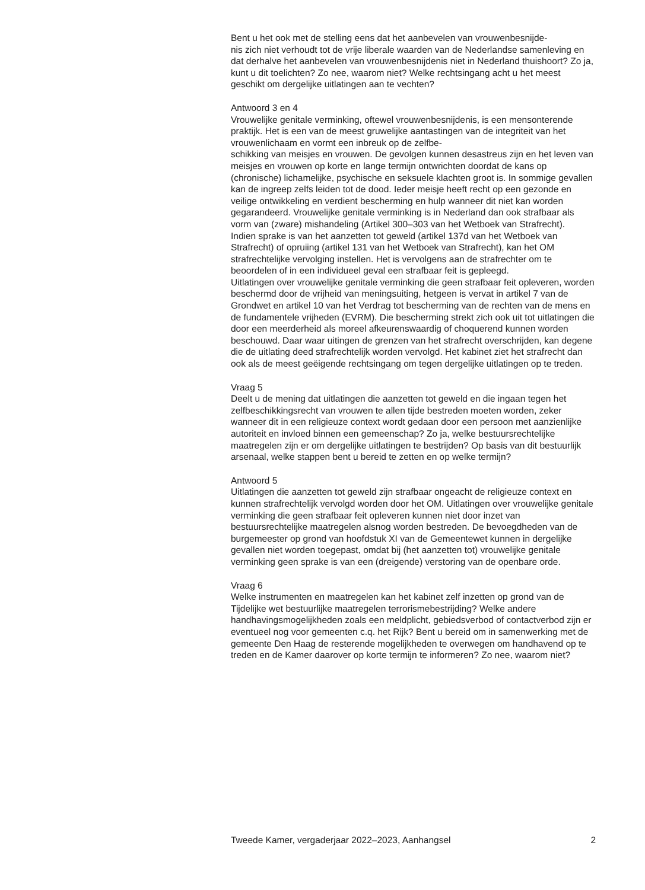Bent u het ook met de stelling eens dat het aanbevelen van vrouwenbesnijde-
nis zich niet verhoudt tot de vrije liberale waarden van de Nederlandse samenleving en dat derhalve het aanbevelen van vrouwenbesnijdenis niet in Nederland thuishoort? Zo ja, kunt u dit toelichten? Zo nee, waarom niet? Welke rechtsingang acht u het meest geschikt om dergelijke uitlatingen aan te vechten?
Antwoord 3 en 4
Vrouwelijke genitale verminking, oftewel vrouwenbesnijdenis, is een mensonterende praktijk. Het is een van de meest gruwelijke aantastingen van de integriteit van het vrouwenlichaam en vormt een inbreuk op de zelfbe-
schikking van meisjes en vrouwen. De gevolgen kunnen desastreus zijn en het leven van meisjes en vrouwen op korte en lange termijn ontwrichten doordat de kans op (chronische) lichamelijke, psychische en seksuele klachten groot is. In sommige gevallen kan de ingreep zelfs leiden tot de dood. Ieder meisje heeft recht op een gezonde en veilige ontwikkeling en verdient bescherming en hulp wanneer dit niet kan worden gegarandeerd. Vrouwelijke genitale verminking is in Nederland dan ook strafbaar als vorm van (zware) mishandeling (Artikel 300–303 van het Wetboek van Strafrecht).
Indien sprake is van het aanzetten tot geweld (artikel 137d van het Wetboek van Strafrecht) of opruiing (artikel 131 van het Wetboek van Strafrecht), kan het OM strafrechtelijke vervolging instellen. Het is vervolgens aan de strafrechter om te beoordelen of in een individueel geval een strafbaar feit is gepleegd.
Uitlatingen over vrouwelijke genitale verminking die geen strafbaar feit opleveren, worden beschermd door de vrijheid van meningsuiting, hetgeen is vervat in artikel 7 van de Grondwet en artikel 10 van het Verdrag tot bescherming van de rechten van de mens en de fundamentele vrijheden (EVRM). Die bescherming strekt zich ook uit tot uitlatingen die door een meerderheid als moreel afkeurenswaardig of choquerend kunnen worden beschouwd. Daar waar uitingen de grenzen van het strafrecht overschrijden, kan degene die de uitlating deed strafrechtelijk worden vervolgd. Het kabinet ziet het strafrecht dan ook als de meest geëigende rechtsingang om tegen dergelijke uitlatingen op te treden.
Vraag 5
Deelt u de mening dat uitlatingen die aanzetten tot geweld en die ingaan tegen het zelfbeschikkingsrecht van vrouwen te allen tijde bestreden moeten worden, zeker wanneer dit in een religieuze context wordt gedaan door een persoon met aanzienlijke autoriteit en invloed binnen een gemeenschap? Zo ja, welke bestuursrechtelijke maatregelen zijn er om dergelijke uitlatingen te bestrijden? Op basis van dit bestuurlijk arsenaal, welke stappen bent u bereid te zetten en op welke termijn?
Antwoord 5
Uitlatingen die aanzetten tot geweld zijn strafbaar ongeacht de religieuze context en kunnen strafrechtelijk vervolgd worden door het OM. Uitlatingen over vrouwelijke genitale verminking die geen strafbaar feit opleveren kunnen niet door inzet van bestuursrechtelijke maatregelen alsnog worden bestreden. De bevoegdheden van de burgemeester op grond van hoofdstuk XI van de Gemeentewet kunnen in dergelijke gevallen niet worden toegepast, omdat bij (het aanzetten tot) vrouwelijke genitale verminking geen sprake is van een (dreigende) verstoring van de openbare orde.
Vraag 6
Welke instrumenten en maatregelen kan het kabinet zelf inzetten op grond van de Tijdelijke wet bestuurlijke maatregelen terrorismebestrijding? Welke andere handhavingsmogelijkheden zoals een meldplicht, gebiedsverbod of contactverbod zijn er eventueel nog voor gemeenten c.q. het Rijk? Bent u bereid om in samenwerking met de gemeente Den Haag de resterende mogelijkheden te overwegen om handhavend op te treden en de Kamer daarover op korte termijn te informeren? Zo nee, waarom niet?
Tweede Kamer, vergaderjaar 2022–2023, Aanhangsel 2